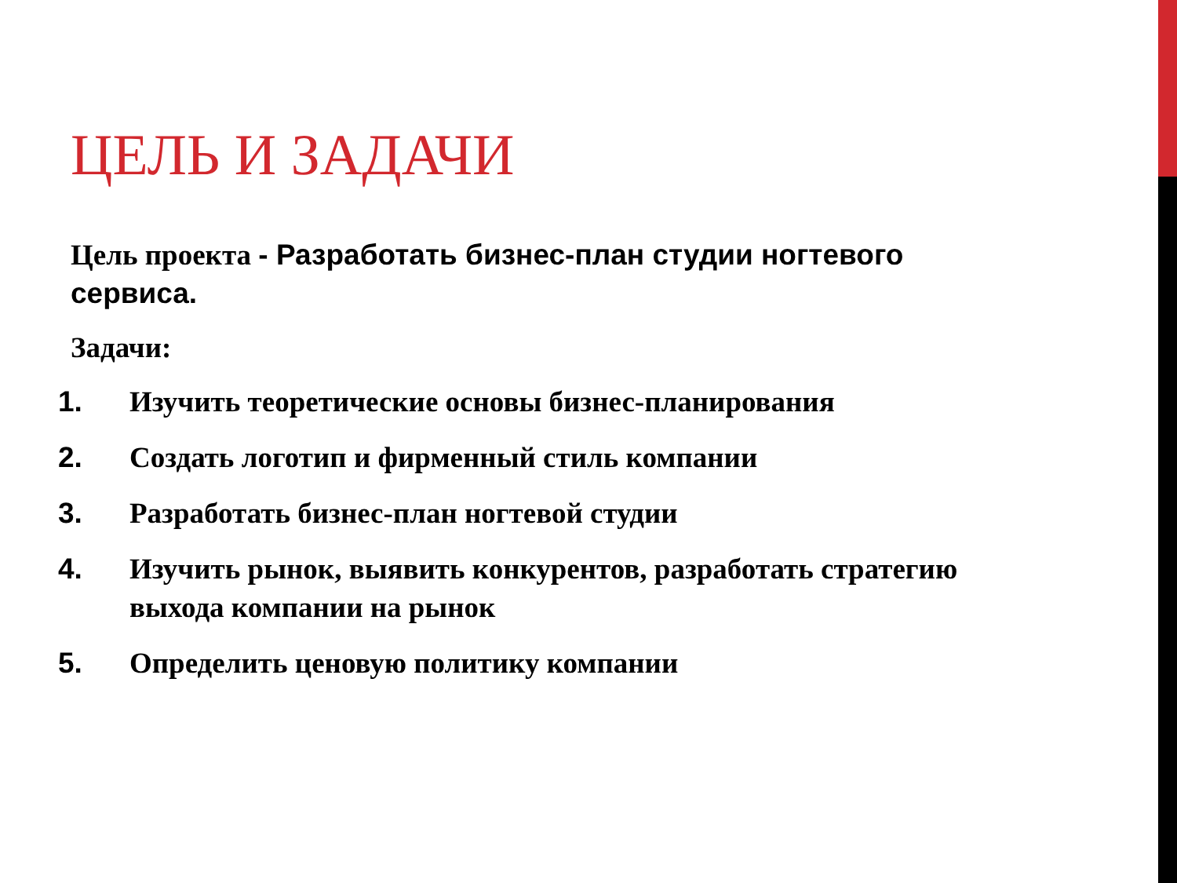ЦЕЛЬ И ЗАДАЧИ
Цель проекта - Разработать бизнес-план студии ногтевого сервиса.
Задачи:
1. Изучить теоретические основы бизнес-планирования
2. Создать логотип и фирменный стиль компании
3. Разработать бизнес-план ногтевой студии
4. Изучить рынок, выявить конкурентов, разработать стратегию выхода компании на рынок
5. Определить ценовую политику компании